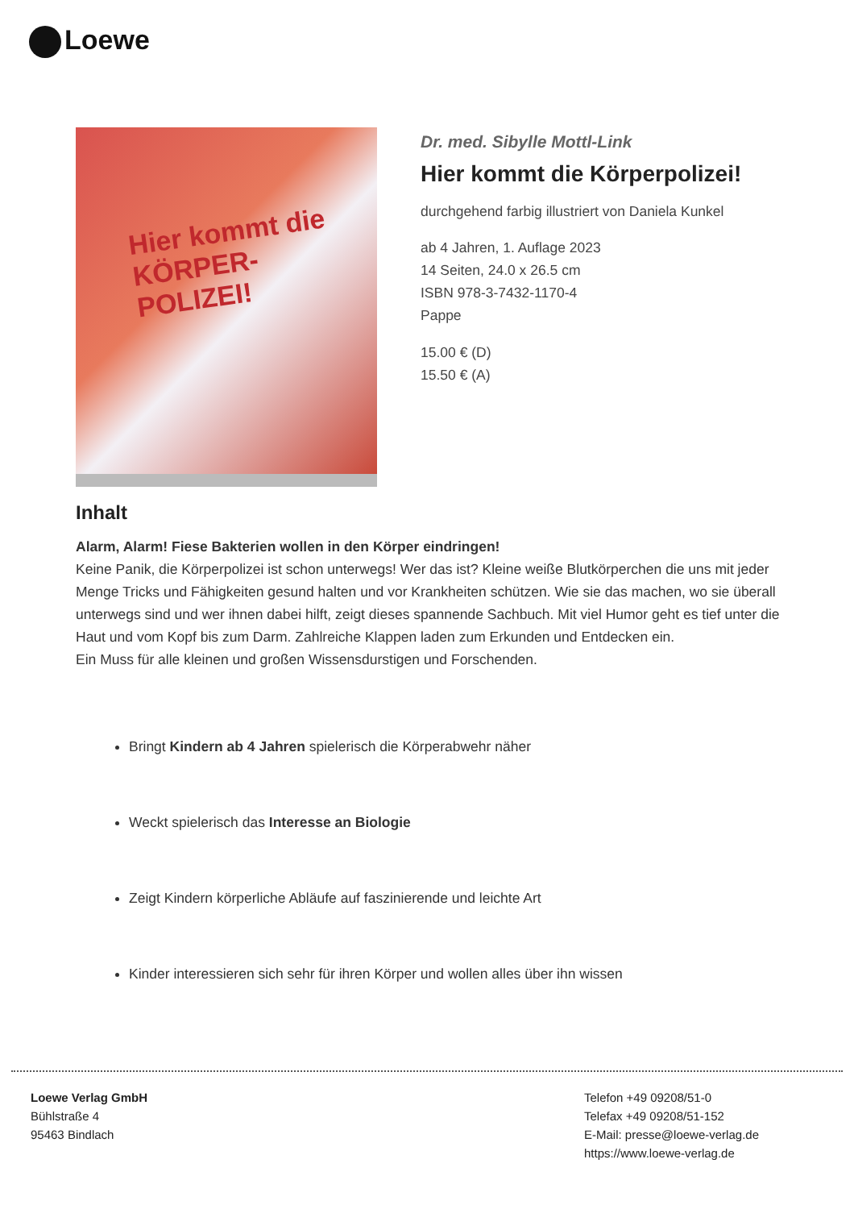Loewe
Hier kommt die
KÖRPER-
POLIZEI!
Dr. med. Sibylle Mottl-Link
Hier kommt die Körperpolizei!
durchgehend farbig illustriert von Daniela Kunkel
ab 4 Jahren, 1. Auflage 2023
14 Seiten, 24.0 x 26.5 cm
ISBN 978-3-7432-1170-4
Pappe
15.00 € (D)
15.50 € (A)
Inhalt
Alarm, Alarm! Fiese Bakterien wollen in den Körper eindringen!
Keine Panik, die Körperpolizei ist schon unterwegs! Wer das ist? Kleine weiße Blutkörperchen die uns mit jeder Menge Tricks und Fähigkeiten gesund halten und vor Krankheiten schützen. Wie sie das machen, wo sie überall unterwegs sind und wer ihnen dabei hilft, zeigt dieses spannende Sachbuch. Mit viel Humor geht es tief unter die Haut und vom Kopf bis zum Darm. Zahlreiche Klappen laden zum Erkunden und Entdecken ein.
Ein Muss für alle kleinen und großen Wissensdurstigen und Forschenden.
Bringt Kindern ab 4 Jahren spielerisch die Körperabwehr näher
Weckt spielerisch das Interesse an Biologie
Zeigt Kindern körperliche Abläufe auf faszinierende und leichte Art
Kinder interessieren sich sehr für ihren Körper und wollen alles über ihn wissen
Loewe Verlag GmbH
Bühlstraße 4
95463 Bindlach
Telefon +49 09208/51-0
Telefax +49 09208/51-152
E-Mail: presse@loewe-verlag.de
https://www.loewe-verlag.de